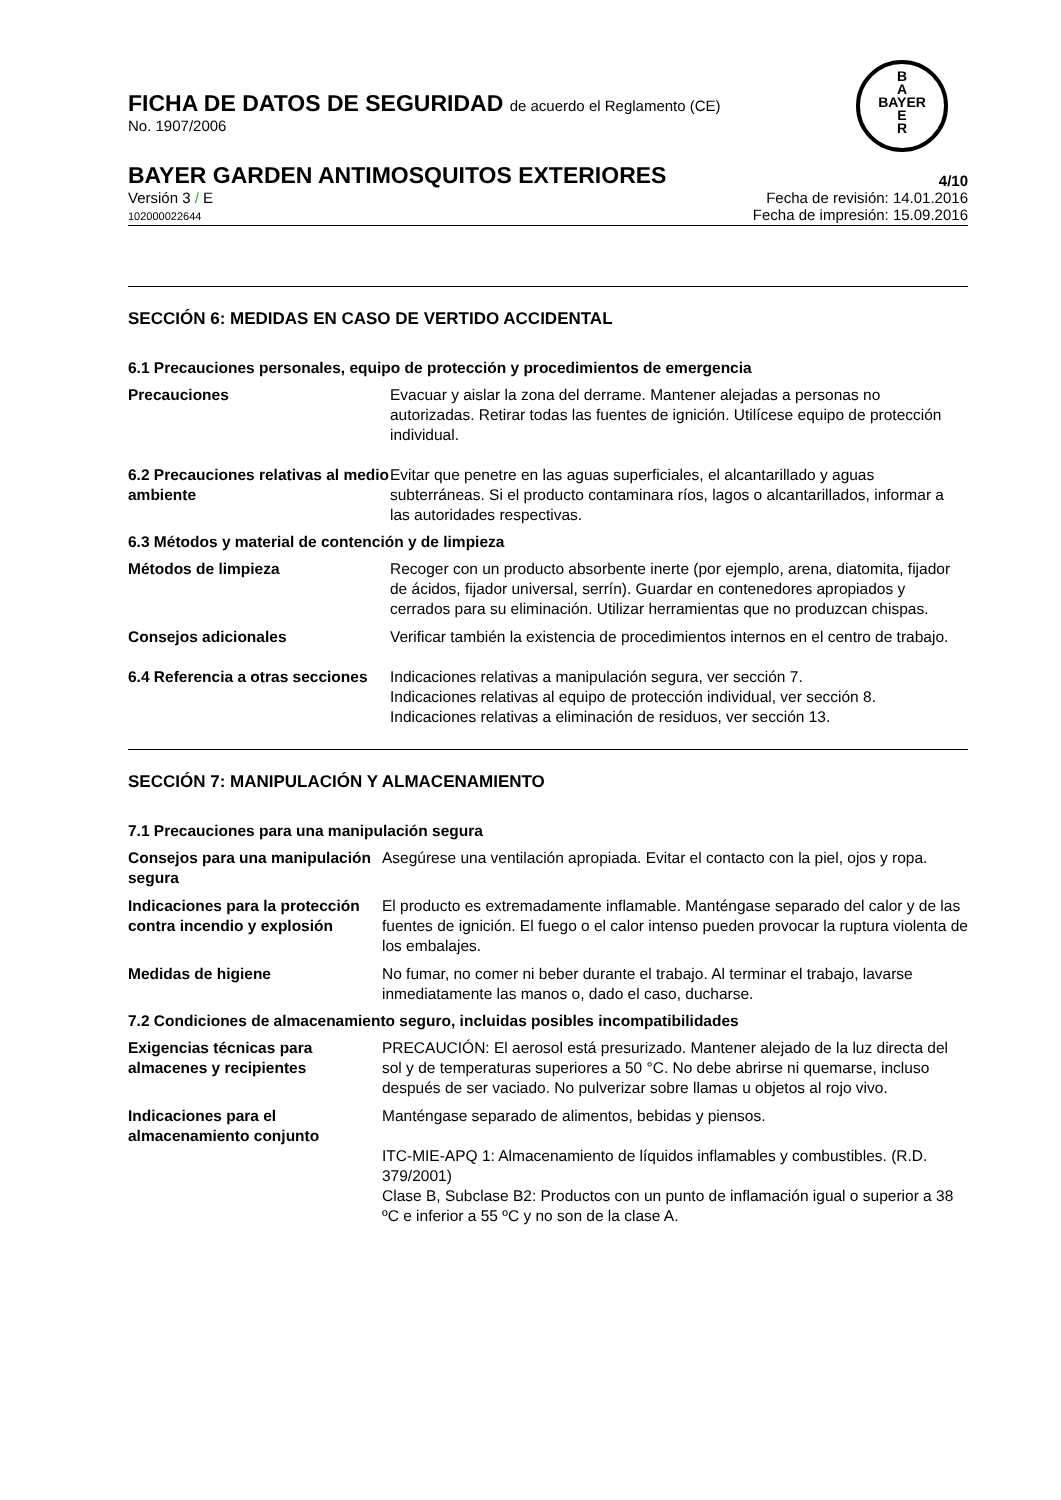B
A
BAYER
E
R
FICHA DE DATOS DE SEGURIDAD de acuerdo el Reglamento (CE)
No. 1907/2006
BAYER GARDEN ANTIMOSQUITOS EXTERIORES 4/10
Versión 3 / E
102000022644
Fecha de revisión: 14.01.2016
Fecha de impresión: 15.09.2016
SECCIÓN 6: MEDIDAS EN CASO DE VERTIDO ACCIDENTAL
6.1 Precauciones personales, equipo de protección y procedimientos de emergencia
Precauciones Evacuar y aislar la zona del derrame. Mantener alejadas a personas no autorizadas. Retirar todas las fuentes de ignición. Utilícese equipo de protección individual.
6.2 Precauciones relativas al medio ambiente
Evitar que penetre en las aguas superficiales, el alcantarillado y aguas subterráneas. Si el producto contaminara ríos, lagos o alcantarillados, informar a las autoridades respectivas.
6.3 Métodos y material de contención y de limpieza
Métodos de limpieza Recoger con un producto absorbente inerte (por ejemplo, arena, diatomita, fijador de ácidos, fijador universal, serrín). Guardar en contenedores apropiados y cerrados para su eliminación. Utilizar herramientas que no produzcan chispas.
Consejos adicionales Verificar también la existencia de procedimientos internos en el centro de trabajo.
6.4 Referencia a otras secciones
Indicaciones relativas a manipulación segura, ver sección 7.
Indicaciones relativas al equipo de protección individual, ver sección 8.
Indicaciones relativas a eliminación de residuos, ver sección 13.
SECCIÓN 7: MANIPULACIÓN Y ALMACENAMIENTO
7.1 Precauciones para una manipulación segura
Consejos para una manipulación segura
Asegúrese una ventilación apropiada. Evitar el contacto con la piel, ojos y ropa.
Indicaciones para la protección contra incendio y explosión
El producto es extremadamente inflamable. Manténgase separado del calor y de las fuentes de ignición. El fuego o el calor intenso pueden provocar la ruptura violenta de los embalajes.
Medidas de higiene No fumar, no comer ni beber durante el trabajo. Al terminar el trabajo, lavarse inmediatamente las manos o, dado el caso, ducharse.
7.2 Condiciones de almacenamiento seguro, incluidas posibles incompatibilidades
Exigencias técnicas para almacenes y recipientes
PRECAUCIÓN: El aerosol está presurizado. Mantener alejado de la luz directa del sol y de temperaturas superiores a 50 °C. No debe abrirse ni quemarse, incluso después de ser vaciado. No pulverizar sobre llamas u objetos al rojo vivo.
Indicaciones para el almacenamiento conjunto
Manténgase separado de alimentos, bebidas y piensos.
ITC-MIE-APQ 1: Almacenamiento de líquidos inflamables y combustibles. (R.D. 379/2001)
Clase B, Subclase B2: Productos con un punto de inflamación igual o superior a 38 ºC e inferior a 55 ºC y no son de la clase A.